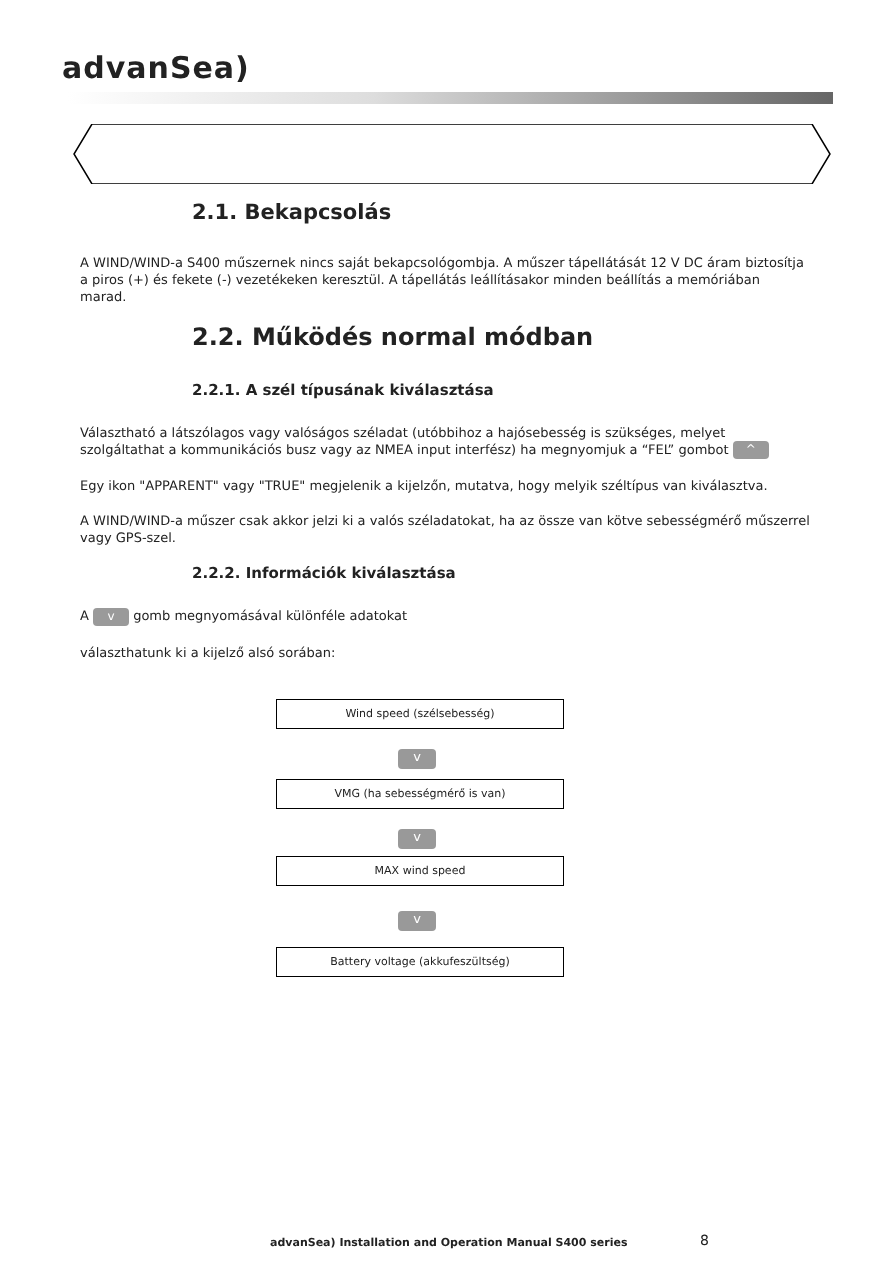advanSea)
2.1. Bekapcsolás
A WIND/WIND-a S400 műszernek nincs saját bekapcsológombja. A műszer tápellátását 12 V DC áram biztosítja a piros (+) és fekete (-) vezetékeken keresztül. A tápellátás leállításakor minden beállítás a memóriában marad.
2.2. Működés normal módban
2.2.1. A szél típusának kiválasztása
Választható a látszólagos vagy valóságos széladat (utóbbihoz a hajósebesség is szükséges, melyet szolgáltathat a kommunikációs busz vagy az NMEA input interfész) ha megnyomjuk a “FEL” gombot ^
Egy ikon "APPARENT" vagy "TRUE" megjelenik a kijelzőn, mutatva, hogy melyik széltípus van kiválasztva.
A WIND/WIND-a műszer csak akkor jelzi ki a valós széladatokat, ha az össze van kötve sebességmérő műszerrel vagy GPS-szel.
2.2.2. Információk kiválasztása
A v gomb megnyomásával különféle adatokat
választhatunk ki a kijelző alsó sorában:
Wind speed (szélsebesség)
v
VMG (ha sebességmérő is van)
v
MAX wind speed
v
Battery voltage (akkufeszültség)
advanSea) Installation and Operation Manual S400 series
8